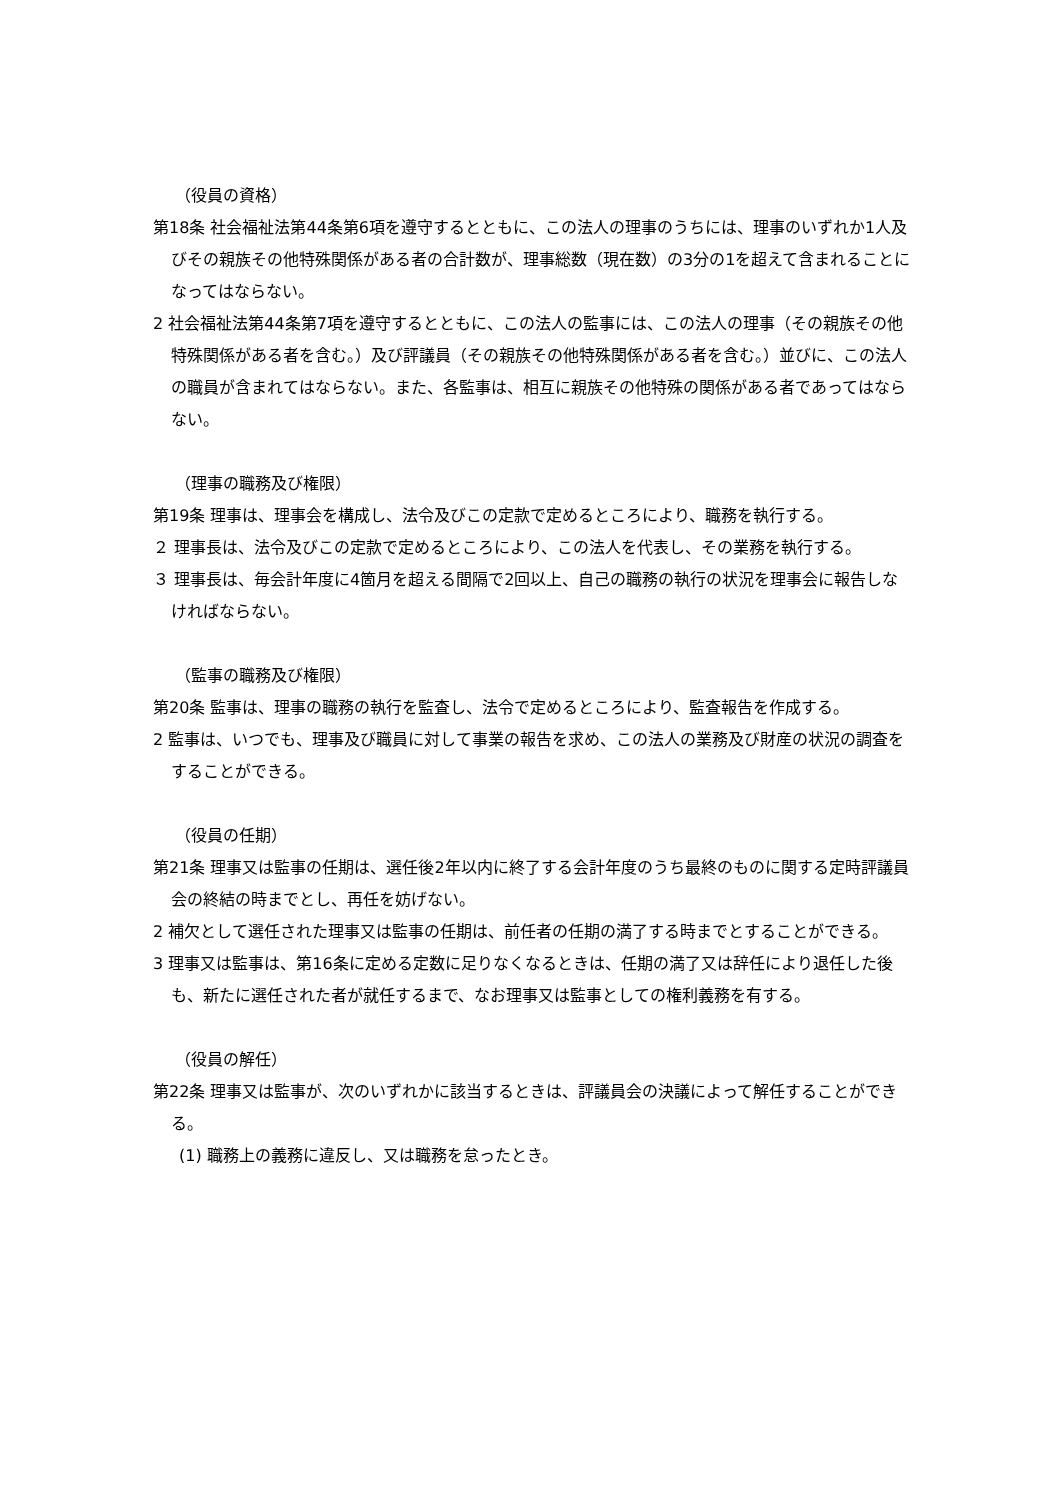（役員の資格）
第18条 社会福祉法第44条第6項を遵守するとともに、この法人の理事のうちには、理事のいずれか1人及びその親族その他特殊関係がある者の合計数が、理事総数（現在数）の3分の1を超えて含まれることになってはならない。
2 社会福祉法第44条第7項を遵守するとともに、この法人の監事には、この法人の理事（その親族その他特殊関係がある者を含む。）及び評議員（その親族その他特殊関係がある者を含む。）並びに、この法人の職員が含まれてはならない。また、各監事は、相互に親族その他特殊の関係がある者であってはならない。
（理事の職務及び権限）
第19条 理事は、理事会を構成し、法令及びこの定款で定めるところにより、職務を執行する。
２ 理事長は、法令及びこの定款で定めるところにより、この法人を代表し、その業務を執行する。
３ 理事長は、毎会計年度に4箇月を超える間隔で2回以上、自己の職務の執行の状況を理事会に報告しなければならない。
（監事の職務及び権限）
第20条 監事は、理事の職務の執行を監査し、法令で定めるところにより、監査報告を作成する。
2 監事は、いつでも、理事及び職員に対して事業の報告を求め、この法人の業務及び財産の状況の調査をすることができる。
（役員の任期）
第21条 理事又は監事の任期は、選任後2年以内に終了する会計年度のうち最終のものに関する定時評議員会の終結の時までとし、再任を妨げない。
2 補欠として選任された理事又は監事の任期は、前任者の任期の満了する時までとすることができる。
3 理事又は監事は、第16条に定める定数に足りなくなるときは、任期の満了又は辞任により退任した後も、新たに選任された者が就任するまで、なお理事又は監事としての権利義務を有する。
（役員の解任）
第22条 理事又は監事が、次のいずれかに該当するときは、評議員会の決議によって解任することができる。
(1) 職務上の義務に違反し、又は職務を怠ったとき。